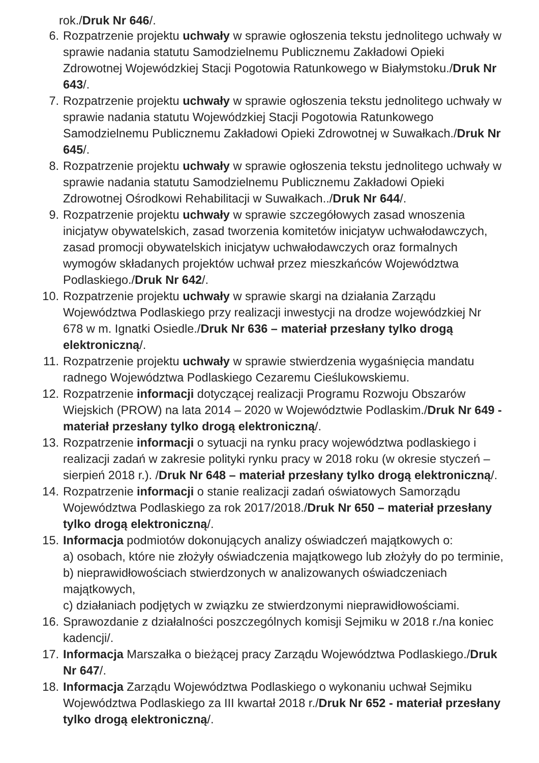rok./Druk Nr 646/.
6. Rozpatrzenie projektu uchwały w sprawie ogłoszenia tekstu jednolitego uchwały w sprawie nadania statutu Samodzielnemu Publicznemu Zakładowi Opieki Zdrowotnej Wojewódzkiej Stacji Pogotowia Ratunkowego w Białymstoku./Druk Nr 643/.
7. Rozpatrzenie projektu uchwały w sprawie ogłoszenia tekstu jednolitego uchwały w sprawie nadania statutu Wojewódzkiej Stacji Pogotowia Ratunkowego Samodzielnemu Publicznemu Zakładowi Opieki Zdrowotnej w Suwałkach./Druk Nr 645/.
8. Rozpatrzenie projektu uchwały w sprawie ogłoszenia tekstu jednolitego uchwały w sprawie nadania statutu Samodzielnemu Publicznemu Zakładowi Opieki Zdrowotnej Ośrodkowi Rehabilitacji w Suwałkach../Druk Nr 644/.
9. Rozpatrzenie projektu uchwały w sprawie szczegółowych zasad wnoszenia inicjatyw obywatelskich, zasad tworzenia komitetów inicjatyw uchwałodawczych, zasad promocji obywatelskich inicjatyw uchwałodawczych oraz formalnych wymogów składanych projektów uchwał przez mieszkańców Województwa Podlaskiego./Druk Nr 642/.
10. Rozpatrzenie projektu uchwały w sprawie skargi na działania Zarządu Województwa Podlaskiego przy realizacji inwestycji na drodze wojewódzkiej Nr 678 w m. Ignatki Osiedle./Druk Nr 636 – materiał przesłany tylko drogą elektroniczną/.
11. Rozpatrzenie projektu uchwały w sprawie stwierdzenia wygaśnięcia mandatu radnego Województwa Podlaskiego Cezaremu Cieślukowskiemu.
12. Rozpatrzenie informacji dotyczącej realizacji Programu Rozwoju Obszarów Wiejskich (PROW) na lata 2014 – 2020 w Województwie Podlaskim./Druk Nr 649 - materiał przesłany tylko drogą elektroniczną/.
13. Rozpatrzenie informacji o sytuacji na rynku pracy województwa podlaskiego i realizacji zadań w zakresie polityki rynku pracy w 2018 roku (w okresie styczeń – sierpień 2018 r.). /Druk Nr 648 – materiał przesłany tylko drogą elektroniczną/.
14. Rozpatrzenie informacji o stanie realizacji zadań oświatowych Samorządu Województwa Podlaskiego za rok 2017/2018./Druk Nr 650 – materiał przesłany tylko drogą elektroniczną/.
15. Informacja podmiotów dokonujących analizy oświadczeń majątkowych o:
a) osobach, które nie złożyły oświadczenia majątkowego lub złożyły do po terminie,
b) nieprawidłowościach stwierdzonych w analizowanych oświadczeniach majątkowych,
c) działaniach podjętych w związku ze stwierdzonymi nieprawidłowościami.
16. Sprawozdanie z działalności poszczególnych komisji Sejmiku w 2018 r./na koniec kadencji/.
17. Informacja Marszałka o bieżącej pracy Zarządu Województwa Podlaskiego./Druk Nr 647/.
18. Informacja Zarządu Województwa Podlaskiego o wykonaniu uchwał Sejmiku Województwa Podlaskiego za III kwartał 2018 r./Druk Nr 652 - materiał przesłany tylko drogą elektroniczną/.